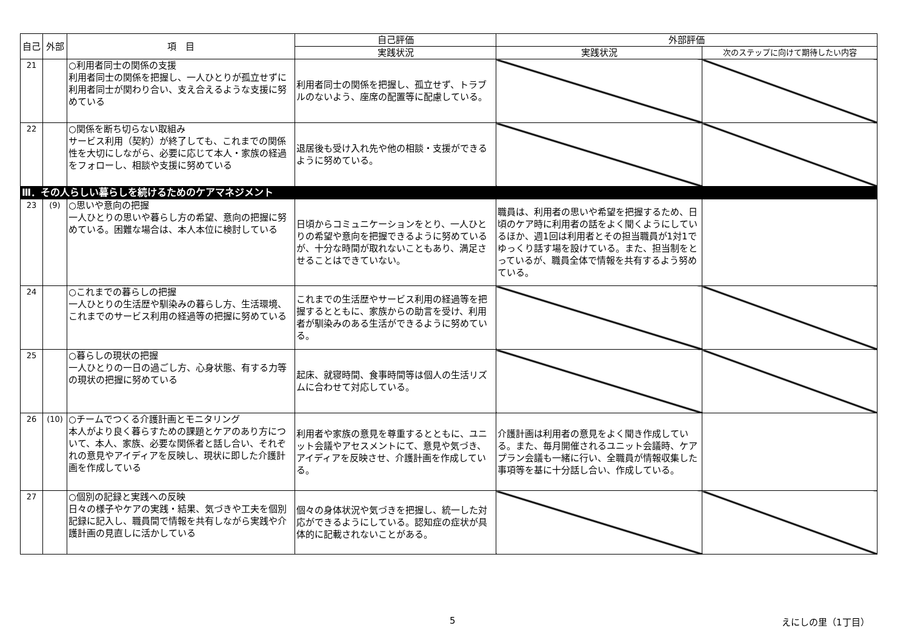| 自己 | 外部 | 項 目 | 自己評価 | 外部評価 | |
| --- | --- | --- | --- | --- | --- |
| | | | 実践状況 | 実践状況 | 次のステップに向けて期待したい内容 |
| 21 | | ○利用者同士の関係の支援 利用者同士の関係を把握し、一人ひとりが孤立せずに利用者同士が関わり合い、支え合えるような支援に努めている | 利用者同士の関係を把握し、孤立せず、トラブルのないよう、座席の配置等に配慮している。 | | |
| 22 | | ○関係を断ち切らない取組み サービス利用（契約）が終了しても、これまでの関係性を大切にしながら、必要に応じて本人・家族の経過をフォローし、相談や支援に努めている | 退居後も受け入れ先や他の相談・支援ができるように努めている。 | | |
| Ⅲ．その人らしい暮らしを続けるためのケアマネジメント | | | | | |
| 23 | (9) | ○思いや意向の把握 一人ひとりの思いや暮らし方の希望、意向の把握に努めている。困難な場合は、本人本位に検討している | 日頃からコミュニケーションをとり、一人ひとりの希望や意向を把握できるように努めているが、十分な時間が取れないこともあり、満足させることはできていない。 | 職員は、利用者の思いや希望を把握するため、日頃のケア時に利用者の話をよく聞くようにしているほか、週1回は利用者とその担当職員が1対1でゆっくり話す場を設けている。また、担当制をとっているが、職員全体で情報を共有するよう努めている。 | |
| 24 | | ○これまでの暮らしの把握 一人ひとりの生活歴や馴染みの暮らし方、生活環境、これまでのサービス利用の経過等の把握に努めている | これまでの生活歴やサービス利用の経過等を把握するとともに、家族からの助言を受け、利用者が馴染みのある生活ができるように努めている。 | | |
| 25 | | ○暮らしの現状の把握 一人ひとりの一日の過ごし方、心身状態、有する力等の現状の把握に努めている | 起床、就寝時間、食事時間等は個人の生活リズムに合わせて対応している。 | | |
| 26 | (10) | ○チームでつくる介護計画とモニタリング 本人がより良く暮らすための課題とケアのあり方について、本人、家族、必要な関係者と話し合い、それぞれの意見やアイディアを反映し、現状に即した介護計画を作成している | 利用者や家族の意見を尊重するとともに、ユニット会議やアセスメントにて、意見や気づき、アイディアを反映させ、介護計画を作成している。 | 介護計画は利用者の意見をよく聞き作成している。また、毎月開催されるユニット会議時、ケアプラン会議も一緒に行い、全職員が情報収集した事項等を基に十分話し合い、作成している。 | |
| 27 | | ○個別の記録と実践への反映 日々の様子やケアの実践・結果、気づきや工夫を個別記録に記入し、職員間で情報を共有しながら実践や介護計画の見直しに活かしている | 個々の身体状況や気づきを把握し、統一した対応ができるようにしている。認知症の症状が具体的に記載されないことがある。 | | |
5 えにしの里（1丁目）